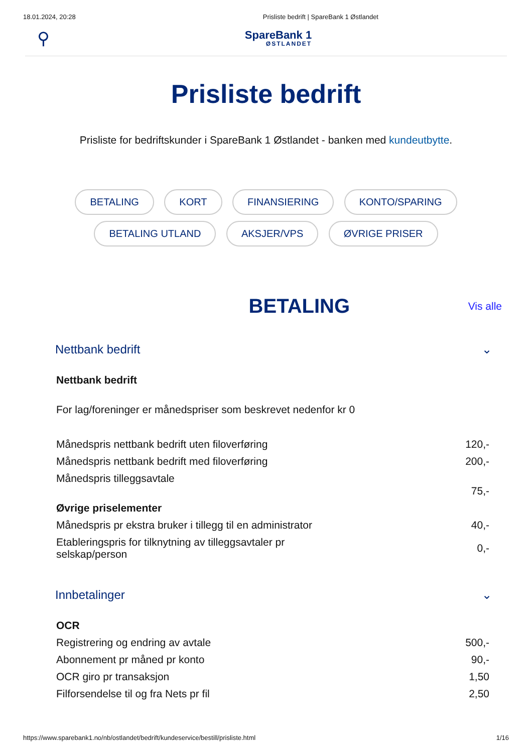18.01.2024, 20:28 Prisliste bedrift | SpareBank 1 Østlandet
⚲
SpareBank 1
ØSTLANDET
Prisliste bedrift
Prisliste for bedriftskunder i SpareBank 1 Østlandet - banken med kundeutbytte.
BETALING KORT FINANSIERING KONTO/SPARING BETALING UTLAND AKSJER/VPS ØVRIGE PRISER
BETALING
Vis alle
Nettbank bedrift ⌄
| Nettbank bedrift | |
| For lag/foreninger er månedspriser som beskrevet nedenfor kr 0 | |
| Månedspris nettbank bedrift uten filoverføring | 120,- |
| Månedspris nettbank bedrift med filoverføring | 200,- |
| Månedspris tilleggsavtale | 75,- |
| Øvrige priselementer | |
| Månedspris pr ekstra bruker i tillegg til en administrator | 40,- |
| Etableringspris for tilknytning av tilleggsavtaler pr selskap/person | 0,- |
Innbetalinger ⌄
| OCR | |
| Registrering og endring av avtale | 500,- |
| Abonnement pr måned pr konto | 90,- |
| OCR giro pr transaksjon | 1,50 |
| Filforsendelse til og fra Nets pr fil | 2,50 |
https://www.sparebank1.no/nb/ostlandet/bedrift/kundeservice/bestill/prisliste.html 1/16